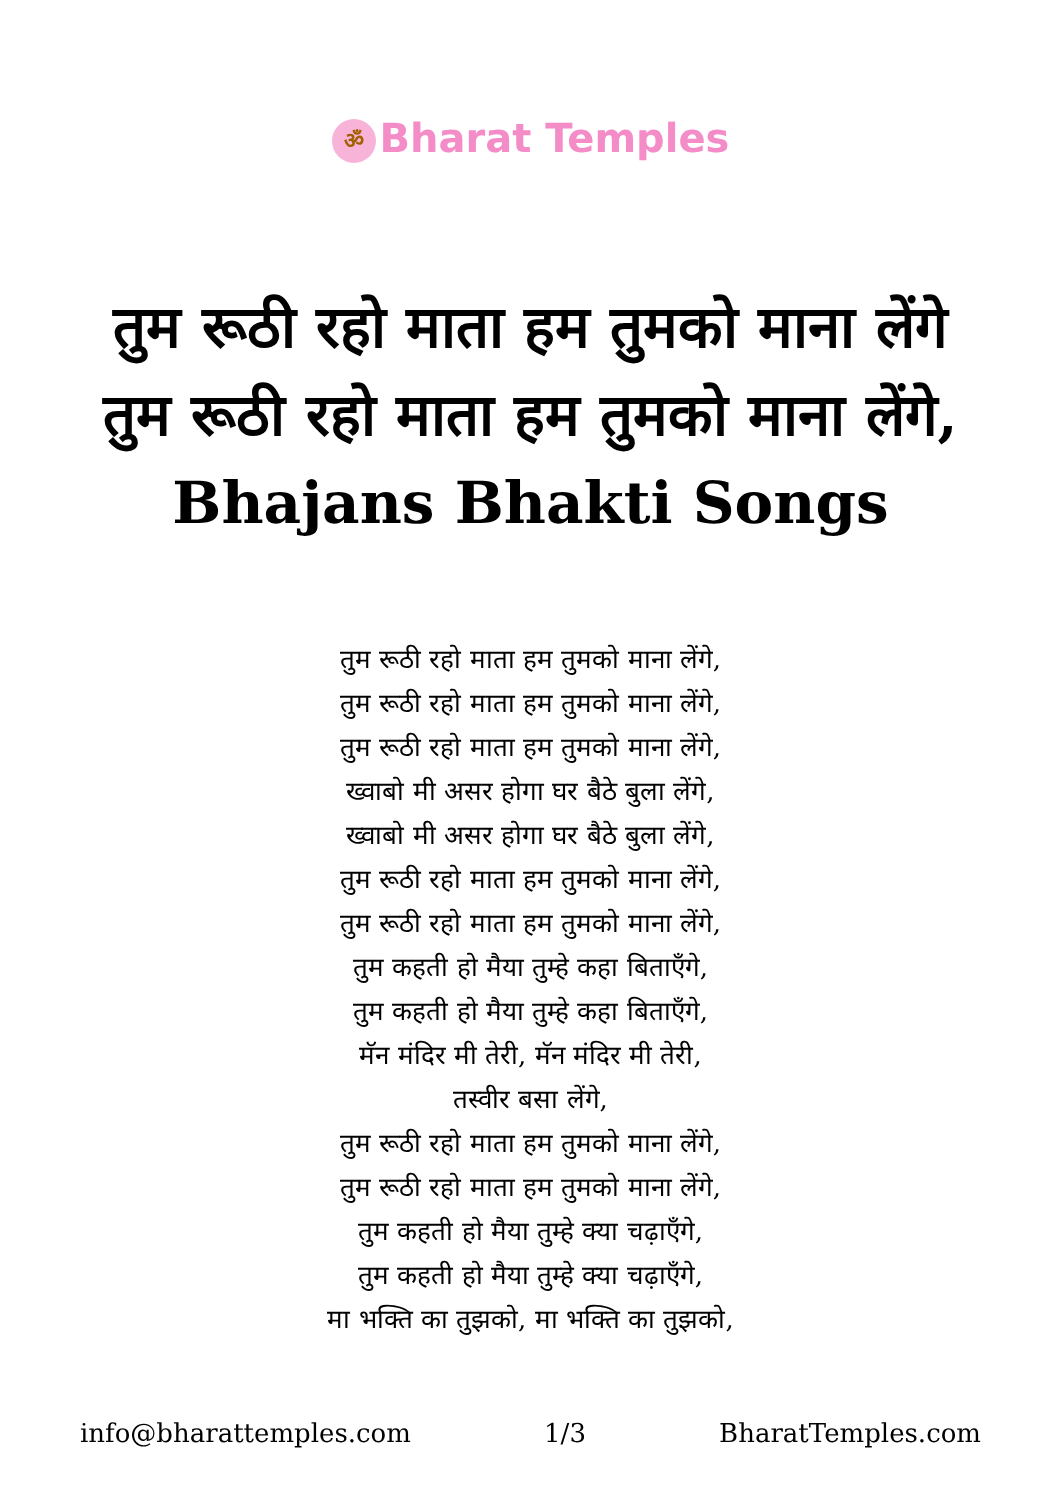ॐ Bharat Temples
तुम रूठी रहो माता हम तुमको माना लेंगे तुम रूठी रहो माता हम तुमको माना लेंगे, Bhajans Bhakti Songs
तुम रूठी रहो माता हम तुमको माना लेंगे,
तुम रूठी रहो माता हम तुमको माना लेंगे,
तुम रूठी रहो माता हम तुमको माना लेंगे,
ख्वाबो मी असर होगा घर बैठे बुला लेंगे,
ख्वाबो मी असर होगा घर बैठे बुला लेंगे,
तुम रूठी रहो माता हम तुमको माना लेंगे,
तुम रूठी रहो माता हम तुमको माना लेंगे,
तुम कहती हो मैया तुम्हे कहा बिताएँगे,
तुम कहती हो मैया तुम्हे कहा बिताएँगे,
मॅन मंदिर मी तेरी, मॅन मंदिर मी तेरी,
तस्वीर बसा लेंगे,
तुम रूठी रहो माता हम तुमको माना लेंगे,
तुम रूठी रहो माता हम तुमको माना लेंगे,
तुम कहती हो मैया तुम्हे क्या चढ़ाएँगे,
तुम कहती हो मैया तुम्हे क्या चढ़ाएँगे,
मा भक्ति का तुझको, मा भक्ति का तुझको,
info@bharattemples.com 1/3 BharatTemples.com